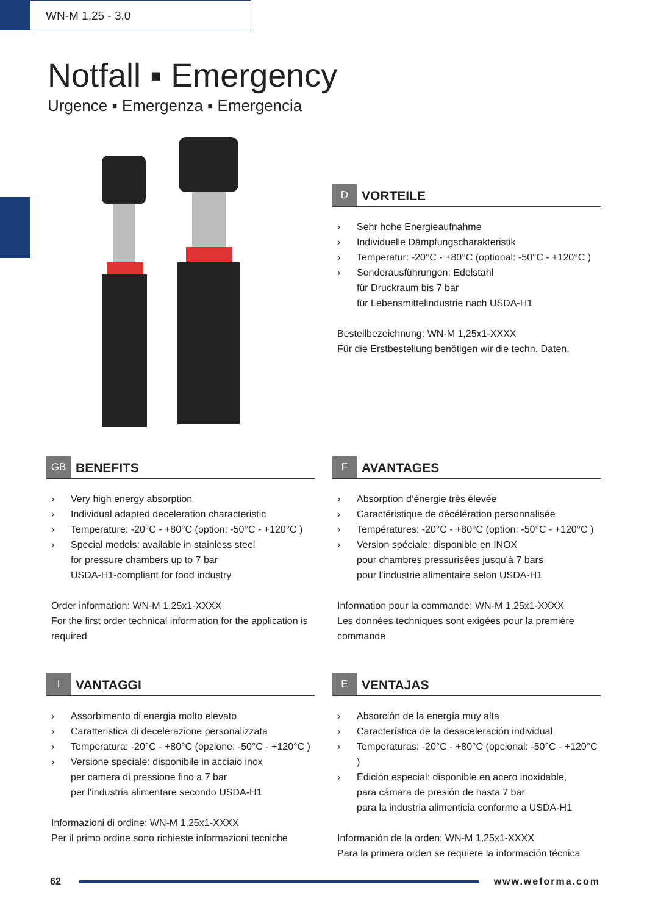WN-M 1,25 - 3,0
Notfall ▪ Emergency
Urgence ▪ Emergenza ▪ Emergencia
D
VORTEILE
› Sehr hohe Energieaufnahme
› Individuelle Dämpfungscharakteristik
› Temperatur: -20°C - +80°C (optional: -50°C - +120°C )
› Sonderausführungen: Edelstahl
für Druckraum bis 7 bar
für Lebensmittelindustrie nach USDA-H1
Bestellbezeichnung: WN-M 1,25x1-XXXX
Für die Erstbestellung benötigen wir die techn. Daten.
GB
BENEFITS
› Very high energy absorption
› Individual adapted deceleration characteristic
› Temperature: -20°C - +80°C (option: -50°C - +120°C )
› Special models: available in stainless steel
for pressure chambers up to 7 bar
USDA-H1-compliant for food industry
Order information: WN-M 1,25x1-XXXX
For the first order technical information for the application is required
F
AVANTAGES
› Absorption d‘énergie très élevée
› Caractéristique de décélération personnalisée
› Températures: -20°C - +80°C (option: -50°C - +120°C )
› Version spéciale: disponible en INOX
pour chambres pressurisées jusqu’à 7 bars
pour l’industrie alimentaire selon USDA-H1
Information pour la commande: WN-M 1,25x1-XXXX
Les données techniques sont exigées pour la première commande
I
VANTAGGI
› Assorbimento di energia molto elevato
› Caratteristica di decelerazione personalizzata
› Temperatura: -20°C - +80°C (opzione: -50°C - +120°C )
› Versione speciale: disponibile in acciaio inox
per camera di pressione fino a 7 bar
per l'industria alimentare secondo USDA-H1
Informazioni di ordine: WN-M 1,25x1-XXXX
Per il primo ordine sono richieste informazioni tecniche
E
VENTAJAS
› Absorción de la energía muy alta
› Característica de la desaceleración individual
› Temperaturas: -20°C - +80°C (opcional: -50°C - +120°C )
› Edición especial: disponible en acero inoxidable,
para cámara de presión de hasta 7 bar
para la industria alimenticia conforme a USDA-H1
Información de la orden: WN-M 1,25x1-XXXX
Para la primera orden se requiere la información técnica
62 www.weforma.com